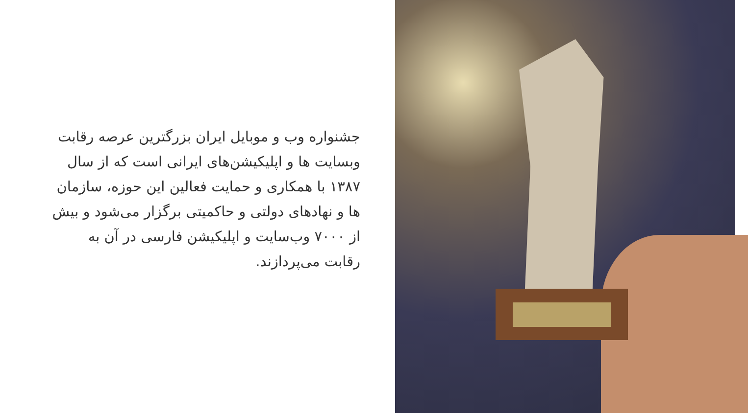جشنواره وب و موبایل ایران بزرگترین عرصه رقابت وبسایت ها و اپلیکیشن‌های ایرانی است که از سال ۱۳۸۷ با همکاری و حمایت فعالین این حوزه، سازمان ها و نهادهای دولتی و حاکمیتی برگزار می‌شود و بیش از ۷۰۰۰ وب‌سایت و اپلیکیشن فارسی در آن به رقابت می‌پردازند.